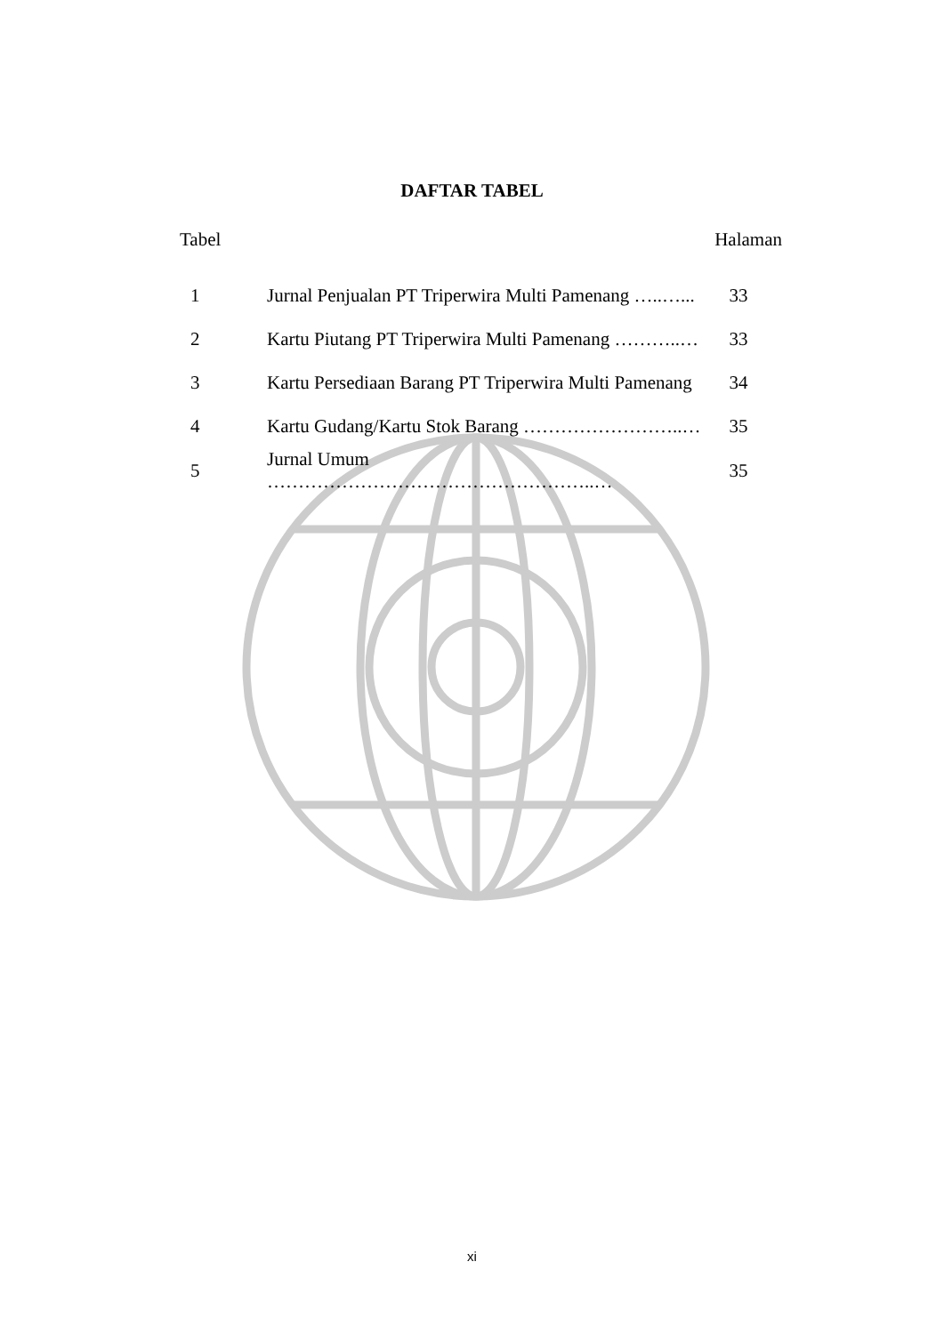DAFTAR TABEL
Tabel Halaman
| 1 | Jurnal Penjualan PT Triperwira Multi Pamenang …..…... | 33 |
| 2 | Kartu Piutang PT Triperwira Multi Pamenang ………..… | 33 |
| 3 | Kartu Persediaan Barang PT Triperwira Multi Pamenang | 34 |
| 4 | Kartu Gudang/Kartu Stok Barang ……………………..… | 35 |
| 5 | Jurnal Umum ……………………………………………..… | 35 |
xi